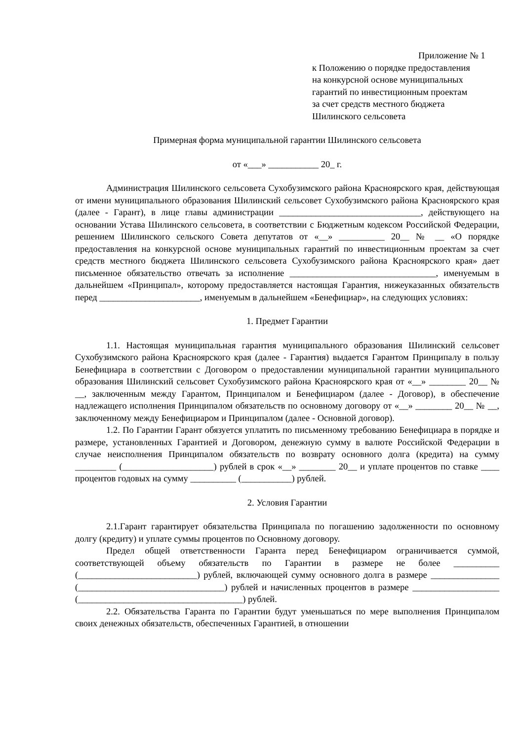Приложение № 1
к Положению о порядке предоставления
на конкурсной основе муниципальных
гарантий по инвестиционным проектам
за счет средств местного бюджета
Шилинского сельсовета
Примерная форма муниципальной гарантии Шилинского сельсовета
от «___» ___________ 20_ г.
Администрация Шилинского сельсовета Сухобузимского района Красноярского края, действующая от имени муниципального образования Шилинский сельсовет Сухобузимского района Красноярского края (далее - Гарант), в лице главы администрации _______________________________, действующего на основании Устава Шилинского сельсовета, в соответствии с Бюджетным кодексом Российской Федерации, решением Шилинского сельского Совета депутатов от «__» __________ 20__ № __ «О порядке предоставления на конкурсной основе муниципальных гарантий по инвестиционным проектам за счет средств местного бюджета Шилинского сельсовета Сухобузимского района Красноярского края» дает письменное обязательство отвечать за исполнение ________________________________, именуемым в дальнейшем «Принципал», которому предоставляется настоящая Гарантия, нижеуказанных обязательств перед ______________________, именуемым в дальнейшем «Бенефициар», на следующих условиях:
1. Предмет Гарантии
1.1. Настоящая муниципальная гарантия муниципального образования Шилинский сельсовет Сухобузимского района Красноярского края (далее - Гарантия) выдается Гарантом Принципалу в пользу Бенефициара в соответствии с Договором о предоставлении муниципальной гарантии муниципального образования Шилинский сельсовет Сухобузимского района Красноярского края от «__» ________ 20__ № __, заключенным между Гарантом, Принципалом и Бенефициаром (далее - Договор), в обеспечение надлежащего исполнения Принципалом обязательств по основному договору от «__» ________ 20__ № __, заключенному между Бенефициаром и Принципалом (далее - Основной договор).
1.2. По Гарантии Гарант обязуется уплатить по письменному требованию Бенефициара в порядке и размере, установленных Гарантией и Договором, денежную сумму в валюте Российской Федерации в случае неисполнения Принципалом обязательств по возврату основного долга (кредита) на сумму _________ (____________________) рублей в срок «__» ________ 20__ и уплате процентов по ставке ____ процентов годовых на сумму __________ (___________) рублей.
2. Условия Гарантии
2.1.Гарант гарантирует обязательства Принципала по погашению задолженности по основному долгу (кредиту) и уплате суммы процентов по Основному договору.
Предел общей ответственности Гаранта перед Бенефициаром ограничивается суммой, соответствующей объему обязательств по Гарантии в размере не более __________ (__________________________) рублей, включающей сумму основного долга в размере _______________ (________________________________) рублей и начисленных процентов в размере ___________________ (____________________________________) рублей.
2.2. Обязательства Гаранта по Гарантии будут уменьшаться по мере выполнения Принципалом своих денежных обязательств, обеспеченных Гарантией, в отношении